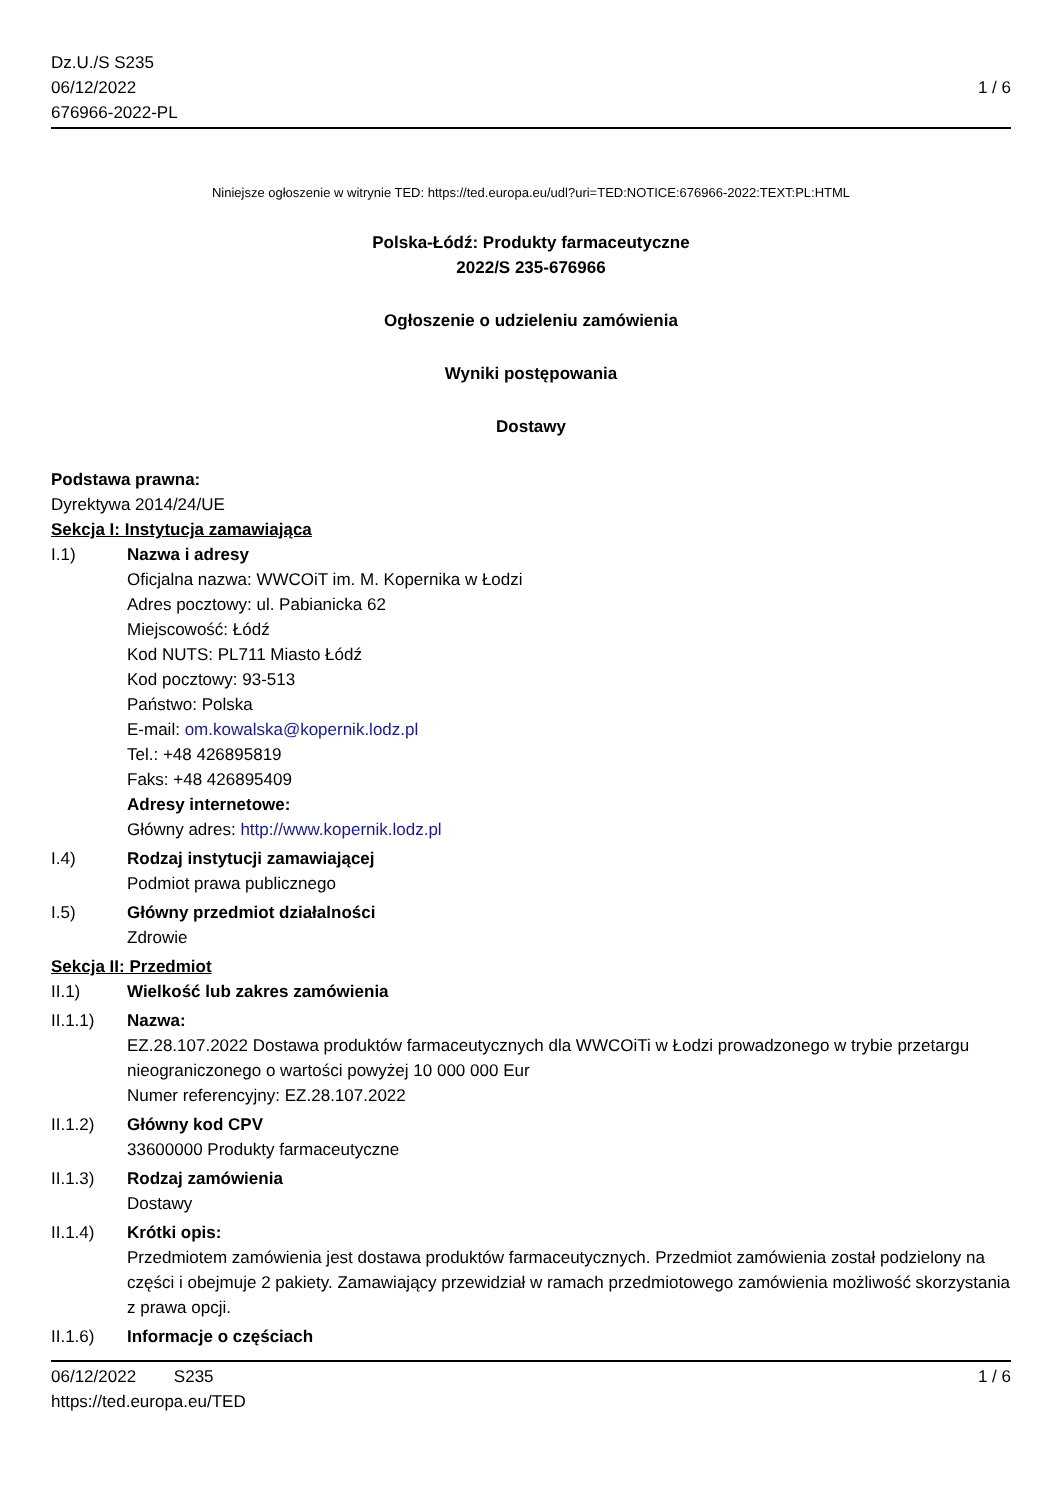Dz.U./S S235
06/12/2022
676966-2022-PL
1 / 6
Niniejsze ogłoszenie w witrynie TED: https://ted.europa.eu/udl?uri=TED:NOTICE:676966-2022:TEXT:PL:HTML
Polska-Łódź: Produkty farmaceutyczne
2022/S 235-676966
Ogłoszenie o udzieleniu zamówienia
Wyniki postępowania
Dostawy
Podstawa prawna:
Dyrektywa 2014/24/UE
Sekcja I: Instytucja zamawiająca
I.1) Nazwa i adresy
Oficjalna nazwa: WWCOiT im. M. Kopernika w Łodzi
Adres pocztowy: ul. Pabianicka 62
Miejscowość: Łódź
Kod NUTS: PL711 Miasto Łódź
Kod pocztowy: 93-513
Państwo: Polska
E-mail: om.kowalska@kopernik.lodz.pl
Tel.: +48 426895819
Faks: +48 426895409
Adresy internetowe:
Główny adres: http://www.kopernik.lodz.pl
I.4) Rodzaj instytucji zamawiającej
Podmiot prawa publicznego
I.5) Główny przedmiot działalności
Zdrowie
Sekcja II: Przedmiot
II.1) Wielkość lub zakres zamówienia
II.1.1) Nazwa:
EZ.28.107.2022 Dostawa produktów farmaceutycznych dla WWCOiTi w Łodzi prowadzonego w trybie przetargu nieograniczonego o wartości powyżej 10 000 000 Eur
Numer referencyjny: EZ.28.107.2022
II.1.2) Główny kod CPV
33600000 Produkty farmaceutyczne
II.1.3) Rodzaj zamówienia
Dostawy
II.1.4) Krótki opis:
Przedmiotem zamówienia jest dostawa produktów farmaceutycznych. Przedmiot zamówienia został podzielony na części i obejmuje 2 pakiety. Zamawiający przewidział w ramach przedmiotowego zamówienia możliwość skorzystania z prawa opcji.
II.1.6) Informacje o częściach
06/12/2022 S235 1 / 6
https://ted.europa.eu/TED